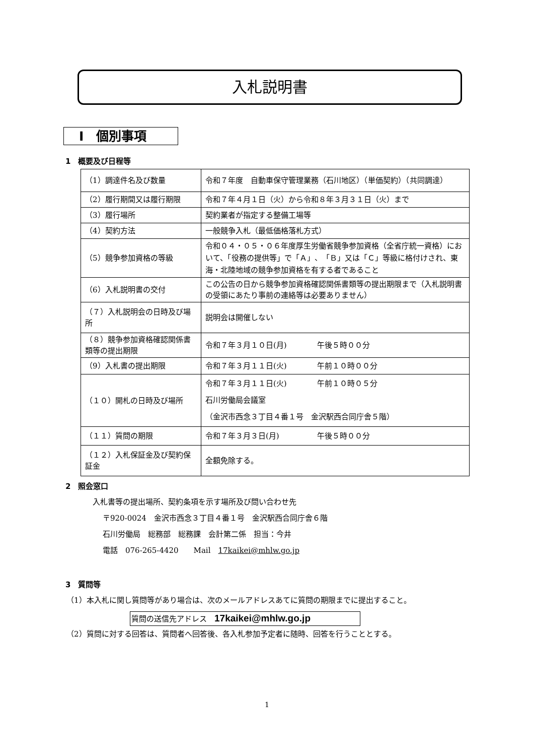入札説明書
Ⅰ　個別事項
1　概要及び日程等
| （1）調達件名及び数量 | 令和７年度 自動車保守管理業務（石川地区）（単価契約）（共同調達） |
| （2）履行期間又は履行期限 | 令和７年４月１日（火）から令和８年３月３１日（火）まで |
| （3）履行場所 | 契約業者が指定する整備工場等 |
| （4）契約方法 | 一般競争入札（最低価格落札方式） |
| （5）競争参加資格の等級 | 令和０４・０５・０６年度厚生労働省競争参加資格（全省庁統一資格）において、「役務の提供等」で「Ａ」、「Ｂ」又は「Ｃ」等級に格付けされ、東海・北陸地域の競争参加資格を有する者であること |
| （6）入札説明書の交付 | この公告の日から競争参加資格確認関係書類等の提出期限まで（入札説明書の受領にあたり事前の連絡等は必要ありません） |
| （７）入札説明会の日時及び場所 | 説明会は開催しない |
| （８）競争参加資格確認関係書類等の提出期限 | 令和７年３月１０日(月) 午後５時００分 |
| （9）入札書の提出期限 | 令和７年３月１１日(火) 午前１０時００分 |
| （１０）開札の日時及び場所 | 令和７年３月１１日(火) 午前１０時０５分 石川労働局会議室 （金沢市西念３丁目４番１号 金沢駅西合同庁舎５階） |
| （１１）質問の期限 | 令和７年３月３日(月) 午後５時００分 |
| （１２）入札保証金及び契約保証金 | 全額免除する。 |
2　照会窓口
入札書等の提出場所、契約条項を示す場所及び問い合わせ先
〒920-0024　金沢市西念３丁目４番１号　金沢駅西合同庁舎６階
石川労働局　総務部　総務課　会計第二係　担当：今井
電話　076-265-4420　　Mail　17kaikei@mhlw.go.jp
3　質問等
（1）本入札に関し質問等があり場合は、次のメールアドレスあてに質問の期限までに提出すること。
質問の送信先アドレス　17kaikei@mhlw.go.jp
（2）質問に対する回答は、質問者へ回答後、各入札参加予定者に随時、回答を行うこととする。
1